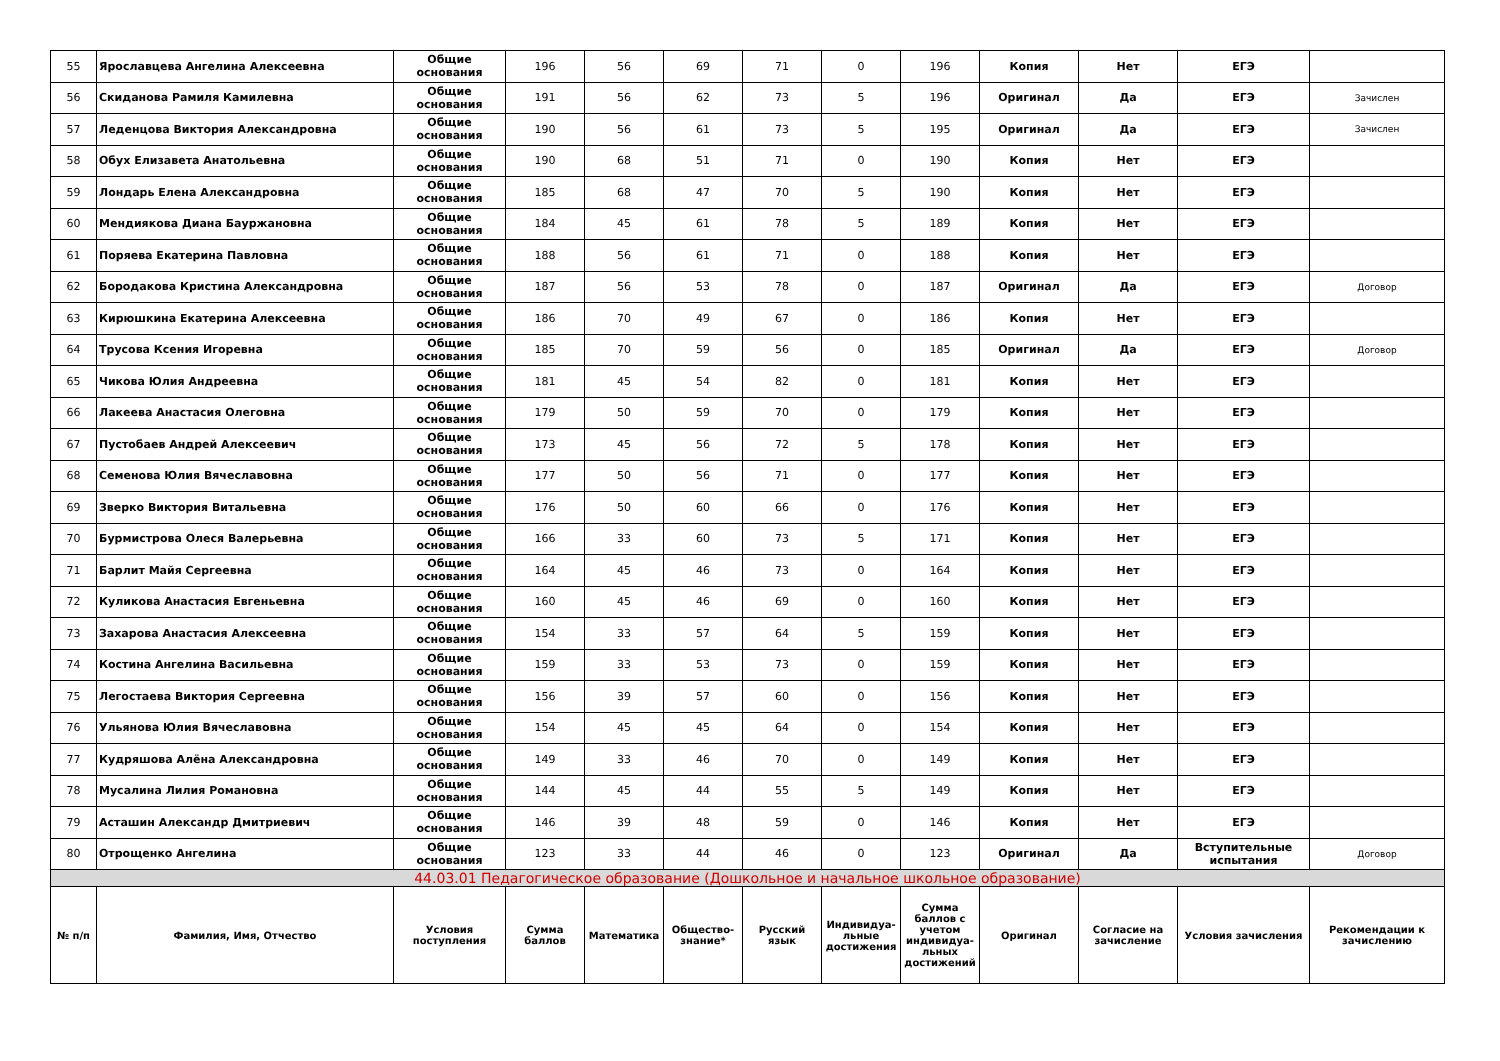| 55 | Ярославцева Ангелина Алексеевна | Общие основания | 196 | 56 | 69 | 71 | 0 | 196 | Копия | Нет | ЕГЭ | |
| 56 | Скиданова Рамиля Камилевна | Общие основания | 191 | 56 | 62 | 73 | 5 | 196 | Оригинал | Да | ЕГЭ | Зачислен |
| 57 | Леденцова Виктория Александровна | Общие основания | 190 | 56 | 61 | 73 | 5 | 195 | Оригинал | Да | ЕГЭ | Зачислен |
| 58 | Обух Елизавета Анатольевна | Общие основания | 190 | 68 | 51 | 71 | 0 | 190 | Копия | Нет | ЕГЭ | |
| 59 | Лондарь Елена Александровна | Общие основания | 185 | 68 | 47 | 70 | 5 | 190 | Копия | Нет | ЕГЭ | |
| 60 | Мендиякова Диана Бауржановна | Общие основания | 184 | 45 | 61 | 78 | 5 | 189 | Копия | Нет | ЕГЭ | |
| 61 | Поряева Екатерина Павловна | Общие основания | 188 | 56 | 61 | 71 | 0 | 188 | Копия | Нет | ЕГЭ | |
| 62 | Бородакова Кристина Александровна | Общие основания | 187 | 56 | 53 | 78 | 0 | 187 | Оригинал | Да | ЕГЭ | Договор |
| 63 | Кирюшкина Екатерина Алексеевна | Общие основания | 186 | 70 | 49 | 67 | 0 | 186 | Копия | Нет | ЕГЭ | |
| 64 | Трусова Ксения Игоревна | Общие основания | 185 | 70 | 59 | 56 | 0 | 185 | Оригинал | Да | ЕГЭ | Договор |
| 65 | Чикова Юлия Андреевна | Общие основания | 181 | 45 | 54 | 82 | 0 | 181 | Копия | Нет | ЕГЭ | |
| 66 | Лакеева Анастасия Олеговна | Общие основания | 179 | 50 | 59 | 70 | 0 | 179 | Копия | Нет | ЕГЭ | |
| 67 | Пустобаев Андрей Алексеевич | Общие основания | 173 | 45 | 56 | 72 | 5 | 178 | Копия | Нет | ЕГЭ | |
| 68 | Семенова Юлия Вячеславовна | Общие основания | 177 | 50 | 56 | 71 | 0 | 177 | Копия | Нет | ЕГЭ | |
| 69 | Зверко Виктория Витальевна | Общие основания | 176 | 50 | 60 | 66 | 0 | 176 | Копия | Нет | ЕГЭ | |
| 70 | Бурмистрова Олеся Валерьевна | Общие основания | 166 | 33 | 60 | 73 | 5 | 171 | Копия | Нет | ЕГЭ | |
| 71 | Барлит Майя Сергеевна | Общие основания | 164 | 45 | 46 | 73 | 0 | 164 | Копия | Нет | ЕГЭ | |
| 72 | Куликова Анастасия Евгеньевна | Общие основания | 160 | 45 | 46 | 69 | 0 | 160 | Копия | Нет | ЕГЭ | |
| 73 | Захарова Анастасия Алексеевна | Общие основания | 154 | 33 | 57 | 64 | 5 | 159 | Копия | Нет | ЕГЭ | |
| 74 | Костина Ангелина Васильевна | Общие основания | 159 | 33 | 53 | 73 | 0 | 159 | Копия | Нет | ЕГЭ | |
| 75 | Легостаева Виктория Сергеевна | Общие основания | 156 | 39 | 57 | 60 | 0 | 156 | Копия | Нет | ЕГЭ | |
| 76 | Ульянова Юлия Вячеславовна | Общие основания | 154 | 45 | 45 | 64 | 0 | 154 | Копия | Нет | ЕГЭ | |
| 77 | Кудряшова Алёна Александровна | Общие основания | 149 | 33 | 46 | 70 | 0 | 149 | Копия | Нет | ЕГЭ | |
| 78 | Мусалина Лилия Романовна | Общие основания | 144 | 45 | 44 | 55 | 5 | 149 | Копия | Нет | ЕГЭ | |
| 79 | Асташин Александр Дмитриевич | Общие основания | 146 | 39 | 48 | 59 | 0 | 146 | Копия | Нет | ЕГЭ | |
| 80 | Отрощенко Ангелина | Общие основания | 123 | 33 | 44 | 46 | 0 | 123 | Оригинал | Да | Вступительные испытания | Договор |
| 44.03.01 Педагогическое образование (Дошкольное и начальное школьное образование) | | | | | | | | | | | | |
| № п/п | Фамилия, Имя, Отчество | Условия поступления | Сумма баллов | Математика | Общество-знание* | Русский язык | Индивидуа-льные достижения | Сумма баллов с учетом индивидуа-льных достижений | Оригинал | Согласие на зачисление | Условия зачисления | Рекомендации к зачислению |